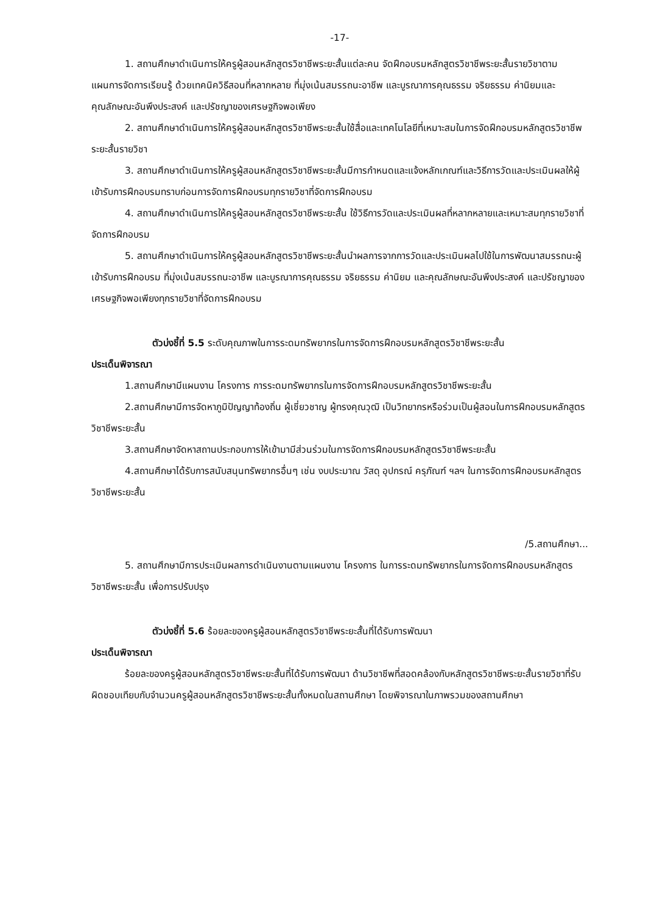-17-
1. สถานศึกษาดำเนินการให้ครูผู้สอนหลักสูตรวิชาชีพระยะสั้นแต่ละคน จัดฝึกอบรมหลักสูตรวิชาชีพระยะสั้นรายวิชาตามแผนการจัดการเรียนรู้ ด้วยเทคนิควิธีสอนที่หลากหลาย ที่มุ่งเน้นสมรรถนะอาชีพ และบูรณาการคุณธรรม จริยธรรม ค่านิยมและคุณลักษณะอันพึงประสงค์ และปรัชญาของเศรษฐกิจพอเพียง
2. สถานศึกษาดำเนินการให้ครูผู้สอนหลักสูตรวิชาชีพระยะสั้นใช้สื่อและเทคโนโลยีที่เหมาะสมในการจัดฝึกอบรมหลักสูตรวิชาชีพระยะสั้นรายวิชา
3. สถานศึกษาดำเนินการให้ครูผู้สอนหลักสูตรวิชาชีพระยะสั้นมีการกำหนดและแจ้งหลักเกณฑ์และวิธีการวัดและประเมินผลให้ผู้เข้ารับการฝึกอบรมทราบก่อนการจัดการฝึกอบรมทุกรายวิชาที่จัดการฝึกอบรม
4. สถานศึกษาดำเนินการให้ครูผู้สอนหลักสูตรวิชาชีพระยะสั้น ใช้วิธีการวัดและประเมินผลที่หลากหลายและเหมาะสมทุกรายวิชาที่จัดการฝึกอบรม
5. สถานศึกษาดำเนินการให้ครูผู้สอนหลักสูตรวิชาชีพระยะสั้นนำผลการจากการวัดและประเมินผลไปใช้ในการพัฒนาสมรรถนะผู้เข้ารับการฝึกอบรม ที่มุ่งเน้นสมรรถนะอาชีพ และบูรณาการคุณธรรม จริยธรรม ค่านิยม และคุณลักษณะอันพึงประสงค์ และปรัชญาของเศรษฐกิจพอเพียงทุกรายวิชาที่จัดการฝึกอบรม
ตัวบ่งชี้ที่ 5.5 ระดับคุณภาพในการระดมทรัพยากรในการจัดการฝึกอบรมหลักสูตรวิชาชีพระยะสั้น
ประเด็นพิจารณา
1.สถานศึกษามีแผนงาน โครงการ การระดมทรัพยากรในการจัดการฝึกอบรมหลักสูตรวิชาชีพระยะสั้น
2.สถานศึกษามีการจัดหาภูมิปัญญาท้องถิ่น ผู้เชี่ยวชาญ ผู้ทรงคุณวุฒิ เป็นวิทยากรหรือร่วมเป็นผู้สอนในการฝึกอบรมหลักสูตรวิชาชีพระยะสั้น
3.สถานศึกษาจัดหาสถานประกอบการให้เข้ามามีส่วนร่วมในการจัดการฝึกอบรมหลักสูตรวิชาชีพระยะสั้น
4.สถานศึกษาได้รับการสนับสนุนทรัพยากรอื่นๆ เช่น งบประมาณ วัสดุ อุปกรณ์ ครุภัณฑ์ ฯลฯ ในการจัดการฝึกอบรมหลักสูตรวิชาชีพระยะสั้น
/5.สถานศึกษา...
5. สถานศึกษามีการประเมินผลการดำเนินงานตามแผนงาน โครงการ ในการระดมทรัพยากรในการจัดการฝึกอบรมหลักสูตรวิชาชีพระยะสั้น เพื่อการปรับปรุง
ตัวบ่งชี้ที่ 5.6 ร้อยละของครูผู้สอนหลักสูตรวิชาชีพระยะสั้นที่ได้รับการพัฒนา
ประเด็นพิจารณา
ร้อยละของครูผู้สอนหลักสูตรวิชาชีพระยะสั้นที่ได้รับการพัฒนา ด้านวิชาชีพที่สอดคล้องกับหลักสูตรวิชาชีพระยะสั้นรายวิชาที่รับผิดชอบเทียบกับจำนวนครูผู้สอนหลักสูตรวิชาชีพระยะสั้นทั้งหมดในสถานศึกษา โดยพิจารณาในภาพรวมของสถานศึกษา